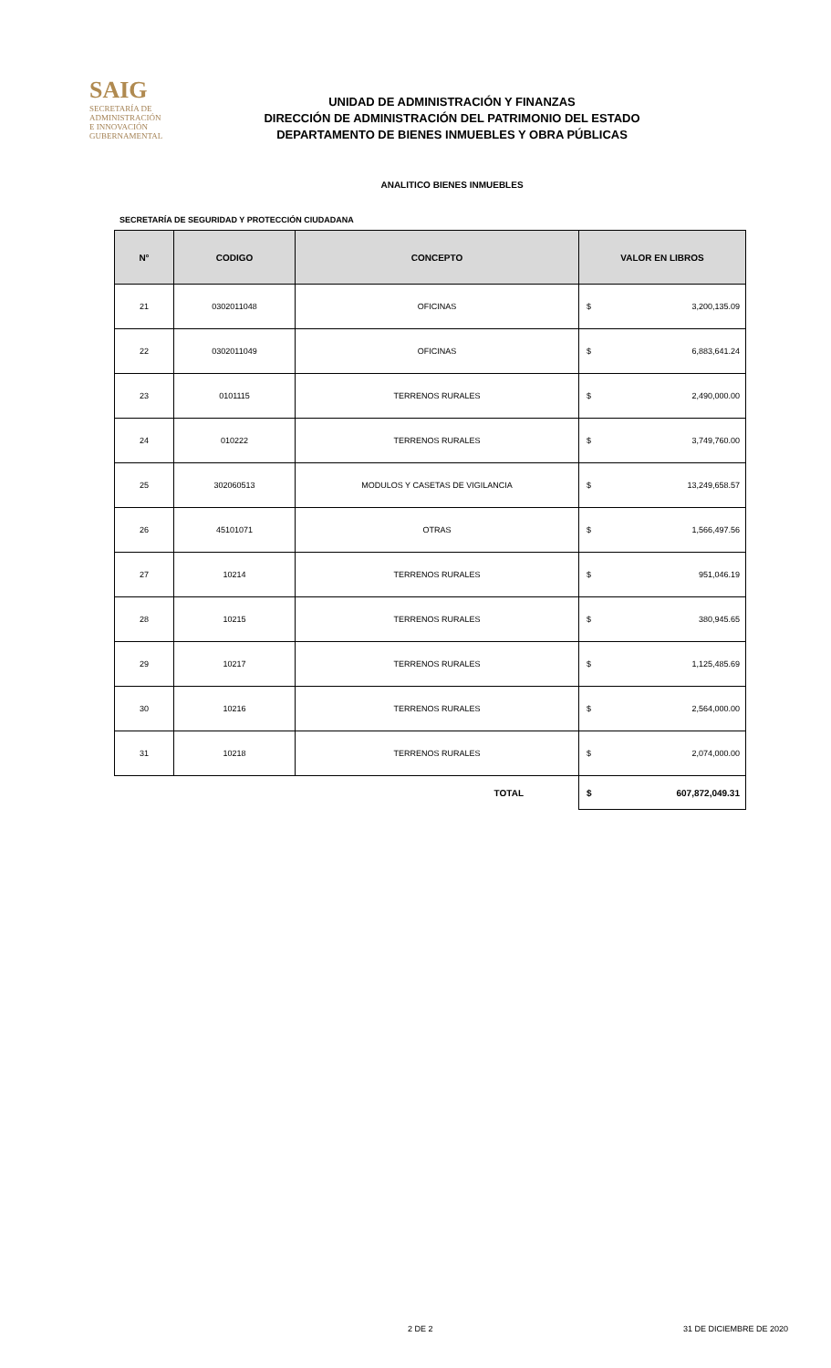SAIG
SECRETARÍA DE ADMINISTRACIÓN
E INNOVACIÓN GUBERNAMENTAL
UNIDAD DE ADMINISTRACIÓN Y FINANZAS
DIRECCIÓN DE ADMINISTRACIÓN DEL PATRIMONIO DEL ESTADO
DEPARTAMENTO DE BIENES INMUEBLES Y OBRA PÚBLICAS
ANALITICO BIENES INMUEBLES
SECRETARÍA DE SEGURIDAD Y PROTECCIÓN CIUDADANA
| N° | CODIGO | CONCEPTO | VALOR EN LIBROS | |
| --- | --- | --- | --- | --- |
| 21 | 0302011048 | OFICINAS | $ | 3,200,135.09 |
| 22 | 0302011049 | OFICINAS | $ | 6,883,641.24 |
| 23 | 0101115 | TERRENOS RURALES | $ | 2,490,000.00 |
| 24 | 010222 | TERRENOS RURALES | $ | 3,749,760.00 |
| 25 | 302060513 | MODULOS Y CASETAS DE VIGILANCIA | $ | 13,249,658.57 |
| 26 | 45101071 | OTRAS | $ | 1,566,497.56 |
| 27 | 10214 | TERRENOS RURALES | $ | 951,046.19 |
| 28 | 10215 | TERRENOS RURALES | $ | 380,945.65 |
| 29 | 10217 | TERRENOS RURALES | $ | 1,125,485.69 |
| 30 | 10216 | TERRENOS RURALES | $ | 2,564,000.00 |
| 31 | 10218 | TERRENOS RURALES | $ | 2,074,000.00 |
| | | TOTAL | $ | 607,872,049.31 |
2 DE 2 31 DE DICIEMBRE DE 2020